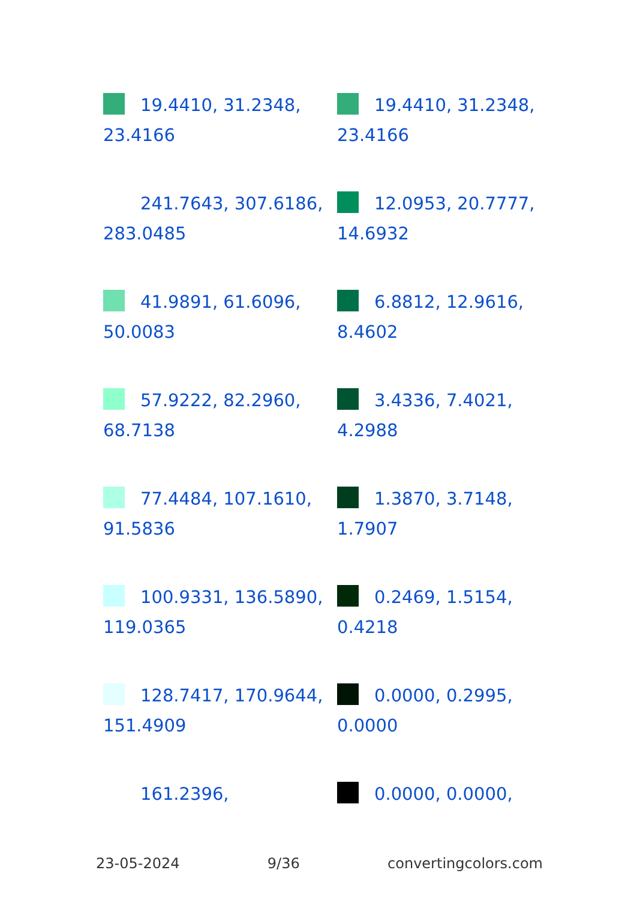19.4410, 31.2348, 23.4166
19.4410, 31.2348, 23.4166
241.7643, 307.6186, 283.0485
12.0953, 20.7777, 14.6932
41.9891, 61.6096, 50.0083
6.8812, 12.9616, 8.4602
57.9222, 82.2960, 68.7138
3.4336, 7.4021, 4.2988
77.4484, 107.1610, 91.5836
1.3870, 3.7148, 1.7907
100.9331, 136.5890, 119.0365
0.2469, 1.5154, 0.4218
128.7417, 170.9644, 151.4909
0.0000, 0.2995, 0.0000
161.2396,
0.0000, 0.0000,
23-05-2024 9/36 convertingcolors.com